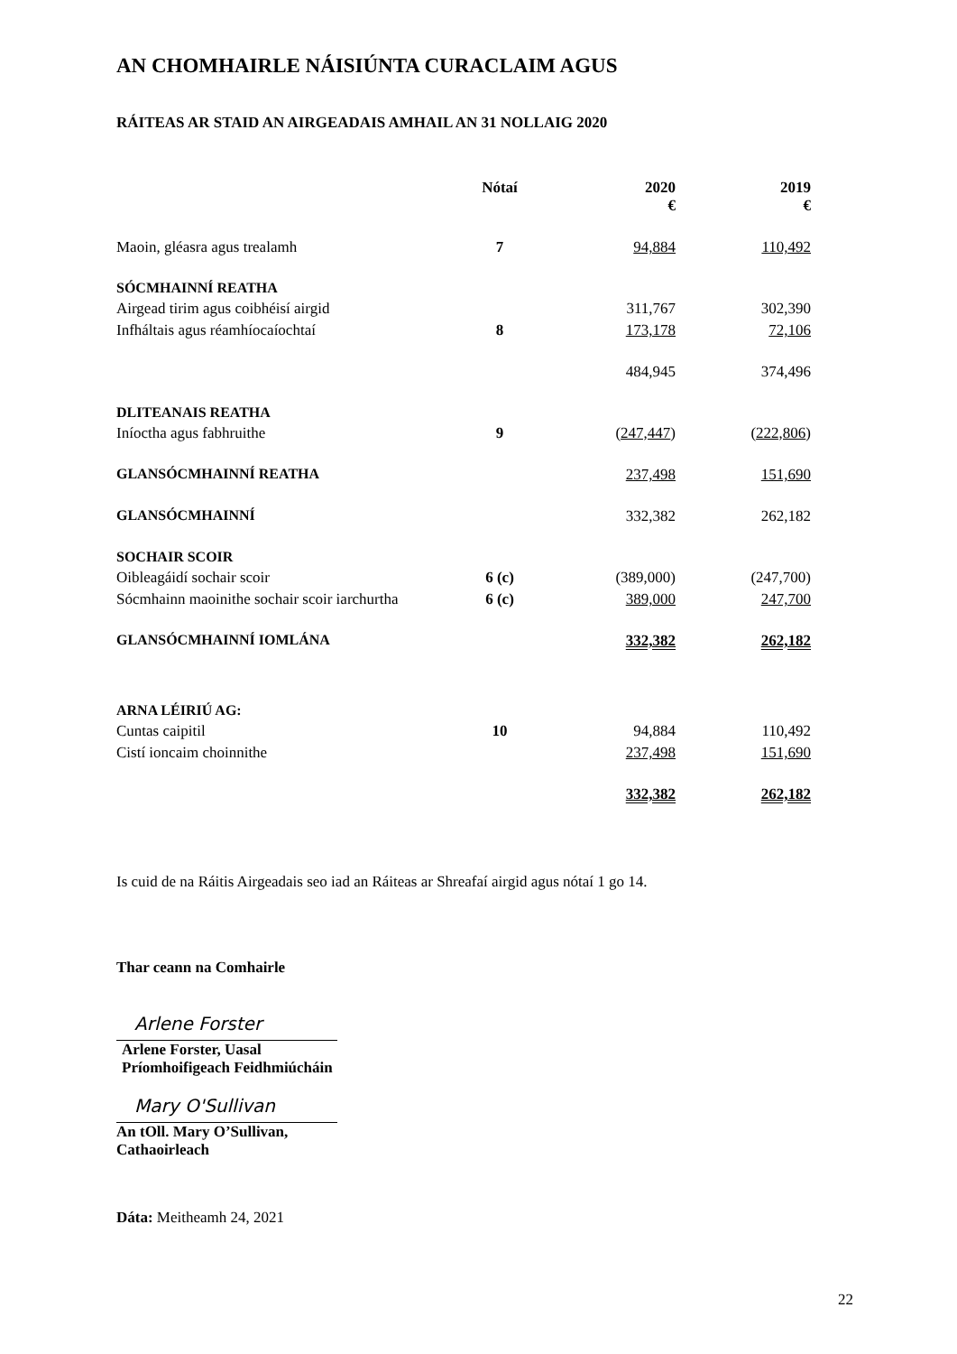AN CHOMHAIRLE NÁISIÚNTA CURACLAIM AGUS
RÁITEAS AR STAID AN AIRGEADAIS AMHAIL AN 31 NOLLAIG 2020
| | Nótaí | 2020 € | 2019 € |
| --- | --- | --- | --- |
| Maoin, gléasra agus trealamh | 7 | 94,884 | 110,492 |
| SÓCMHAINNÍ REATHA | | | |
| Airgead tirim agus coibhéisí airgid | | 311,767 | 302,390 |
| Infháltais agus réamhíocaíochtaí | 8 | 173,178 | 72,106 |
| | | 484,945 | 374,496 |
| DLITEANAIS REATHA | | | |
| Iníoctha agus fabhruithe | 9 | ( 247,447 ) | ( 222,806 ) |
| GLANSÓCMHAINNÍ REATHA | | 237,498 | 151,690 |
| GLANSÓCMHAINNÍ | | 332,382 | 262,182 |
| SOCHAIR SCOIR | | | |
| Oibleagáidí sochair scoir | 6 (c) | (389,000) | (247,700) |
| Sócmhainn maoinithe sochair scoir iarchurtha | 6 (c) | 389,000 | 247,700 |
| GLANSÓCMHAINNÍ IOMLÁNA | | 332,382 | 262,182 |
| ARNA LÉIRIÚ AG: | | | |
| Cuntas caipitil | 10 | 94,884 | 110,492 |
| Cistí ioncaim choinnithe | | 237,498 | 151,690 |
| | | 332,382 | 262,182 |
Is cuid de na Ráitis Airgeadais seo iad an Ráiteas ar Shreafaí airgid agus nótaí 1 go 14.
Thar ceann na Comhairle
Arlene Forster
Arlene Forster, Uasal
Príomhoifigeach Feidhmiúcháin
Mary O'Sullivan
An tOll. Mary O’Sullivan,
Cathaoirleach
Dáta: Meitheamh 24, 2021
22